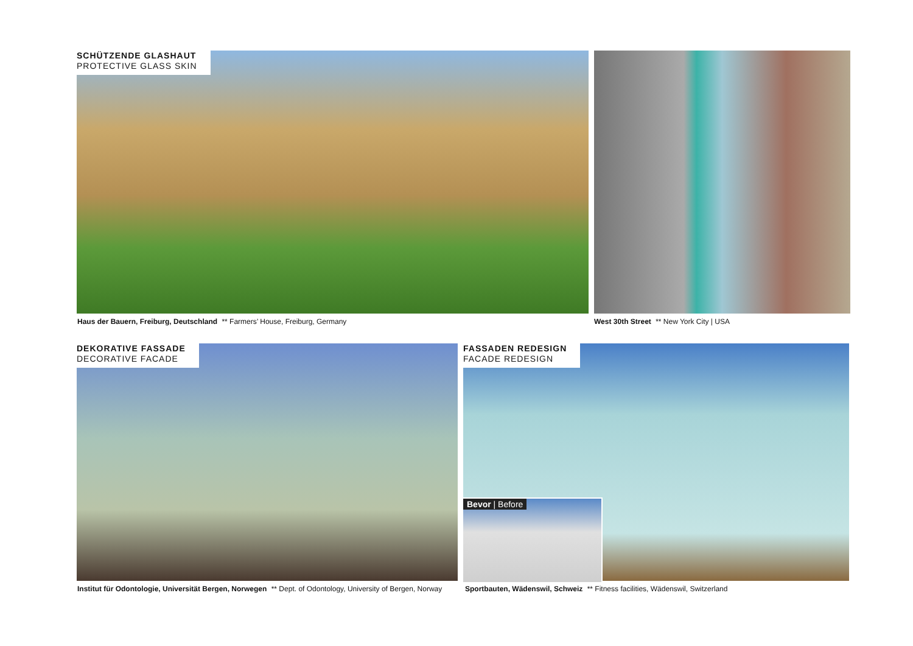SCHÜTZENDE GLASHAUT
PROTECTIVE GLASS SKIN
Haus der Bauern, Freiburg, Deutschland ** Farmers’ House, Freiburg, Germany
West 30th Street ** New York City | USA
DEKORATIVE FASSADE
DECORATIVE FACADE
Institut für Odontologie, Universität Bergen, Norwegen ** Dept. of Odontology, University of Bergen, Norway
FASSADEN REDESIGN
FACADE REDESIGN
Bevor | Before
Sportbauten, Wädenswil, Schweiz ** Fitness facilities, Wädenswil, Switzerland